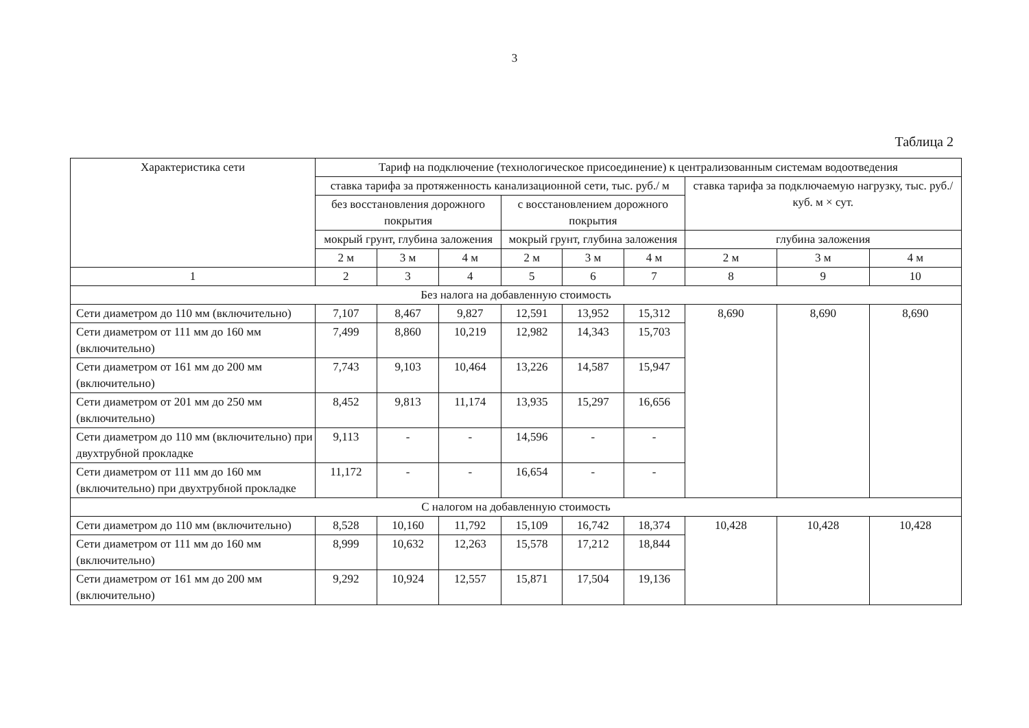3
Таблица 2
| Характеристика сети | Тариф на подключение (технологическое присоединение) к централизованным системам водоотведения | | | | | | | | |
| --- | --- | --- | --- | --- | --- | --- | --- | --- | --- |
| | ставка тарифа за протяженность канализационной сети, тыс. руб./ м | | | | | | ставка тарифа за подключаемую нагрузку, тыс. руб./ куб. м × сут. | | |
| | без восстановления дорожного покрытия | | | с восстановлением дорожного покрытия | | | | | |
| | мокрый грунт, глубина заложения | | | мокрый грунт, глубина заложения | | | глубина заложения | | |
| | 2 м | 3 м | 4 м | 2 м | 3 м | 4 м | 2 м | 3 м | 4 м |
| 1 | 2 | 3 | 4 | 5 | 6 | 7 | 8 | 9 | 10 |
| Без налога на добавленную стоимость | | | | | | | | | |
| Сети диаметром до 110 мм (включительно) | 7,107 | 8,467 | 9,827 | 12,591 | 13,952 | 15,312 | 8,690 | 8,690 | 8,690 |
| Сети диаметром от 111 мм до 160 мм (включительно) | 7,499 | 8,860 | 10,219 | 12,982 | 14,343 | 15,703 | | | |
| Сети диаметром от 161 мм до 200 мм (включительно) | 7,743 | 9,103 | 10,464 | 13,226 | 14,587 | 15,947 | | | |
| Сети диаметром от 201 мм до 250 мм (включительно) | 8,452 | 9,813 | 11,174 | 13,935 | 15,297 | 16,656 | | | |
| Сети диаметром до 110 мм (включительно) при двухтрубной прокладке | 9,113 | - | - | 14,596 | - | - | | | |
| Сети диаметром от 111 мм до 160 мм (включительно) при двухтрубной прокладке | 11,172 | - | - | 16,654 | - | - | | | |
| С налогом на добавленную стоимость | | | | | | | | | |
| Сети диаметром до 110 мм (включительно) | 8,528 | 10,160 | 11,792 | 15,109 | 16,742 | 18,374 | 10,428 | 10,428 | 10,428 |
| Сети диаметром от 111 мм до 160 мм (включительно) | 8,999 | 10,632 | 12,263 | 15,578 | 17,212 | 18,844 | | | |
| Сети диаметром от 161 мм до 200 мм (включительно) | 9,292 | 10,924 | 12,557 | 15,871 | 17,504 | 19,136 | | | |